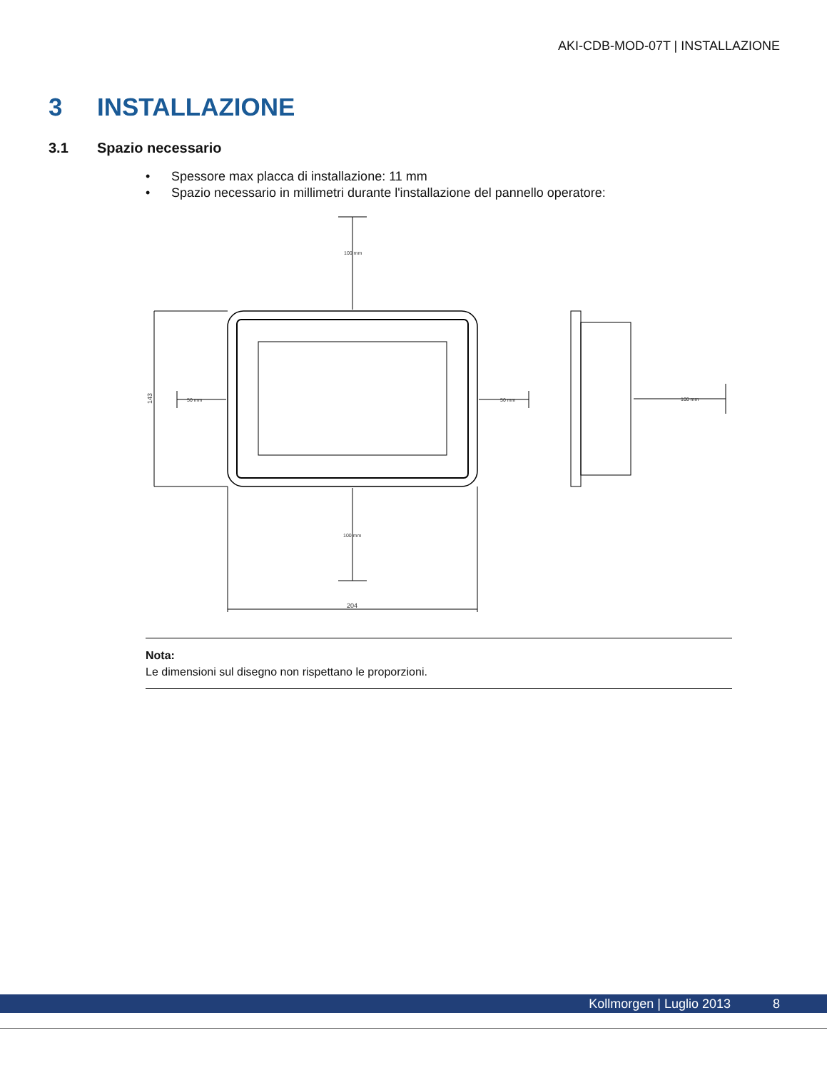AKI-CDB-MOD-07T | INSTALLAZIONE
3 INSTALLAZIONE
3.1 Spazio necessario
• Spessore max placca di installazione: 11 mm
• Spazio necessario in millimetri durante l'installazione del pannello operatore:
100 mm
100 mm
50 mm
50 mm
100 mm
204
143
Nota:
Le dimensioni sul disegno non rispettano le proporzioni.
Kollmorgen | Luglio 2013 8